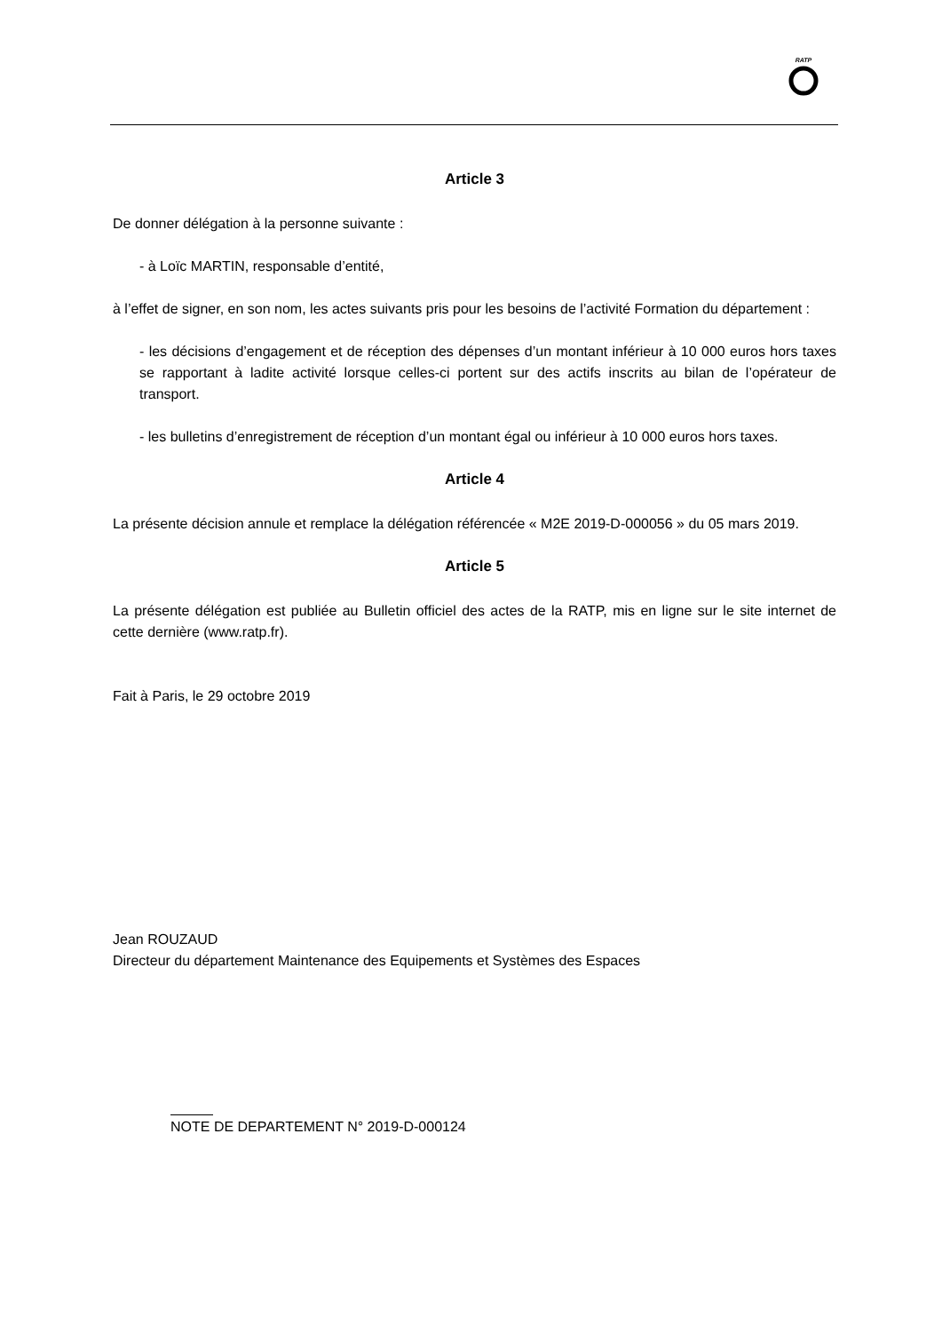RATP
Article 3
De donner délégation à la personne suivante :
- à Loïc MARTIN, responsable d’entité,
à l’effet de signer, en son nom, les actes suivants pris pour les besoins de l’activité Formation du département :
- les décisions d’engagement et de réception des dépenses d’un montant inférieur à 10 000 euros hors taxes se rapportant à ladite activité lorsque celles-ci portent sur des actifs inscrits au bilan de l’opérateur de transport.
- les bulletins d’enregistrement de réception d’un montant égal ou inférieur à 10 000 euros hors taxes.
Article 4
La présente décision annule et remplace la délégation référencée « M2E 2019-D-000056 » du 05 mars 2019.
Article 5
La présente délégation est publiée au Bulletin officiel des actes de la RATP, mis en ligne sur le site internet de cette dernière (www.ratp.fr).
Fait à Paris, le 29 octobre 2019
Jean ROUZAUD
Directeur du département Maintenance des Equipements et Systèmes des Espaces
NOTE DE DEPARTEMENT N° 2019-D-000124